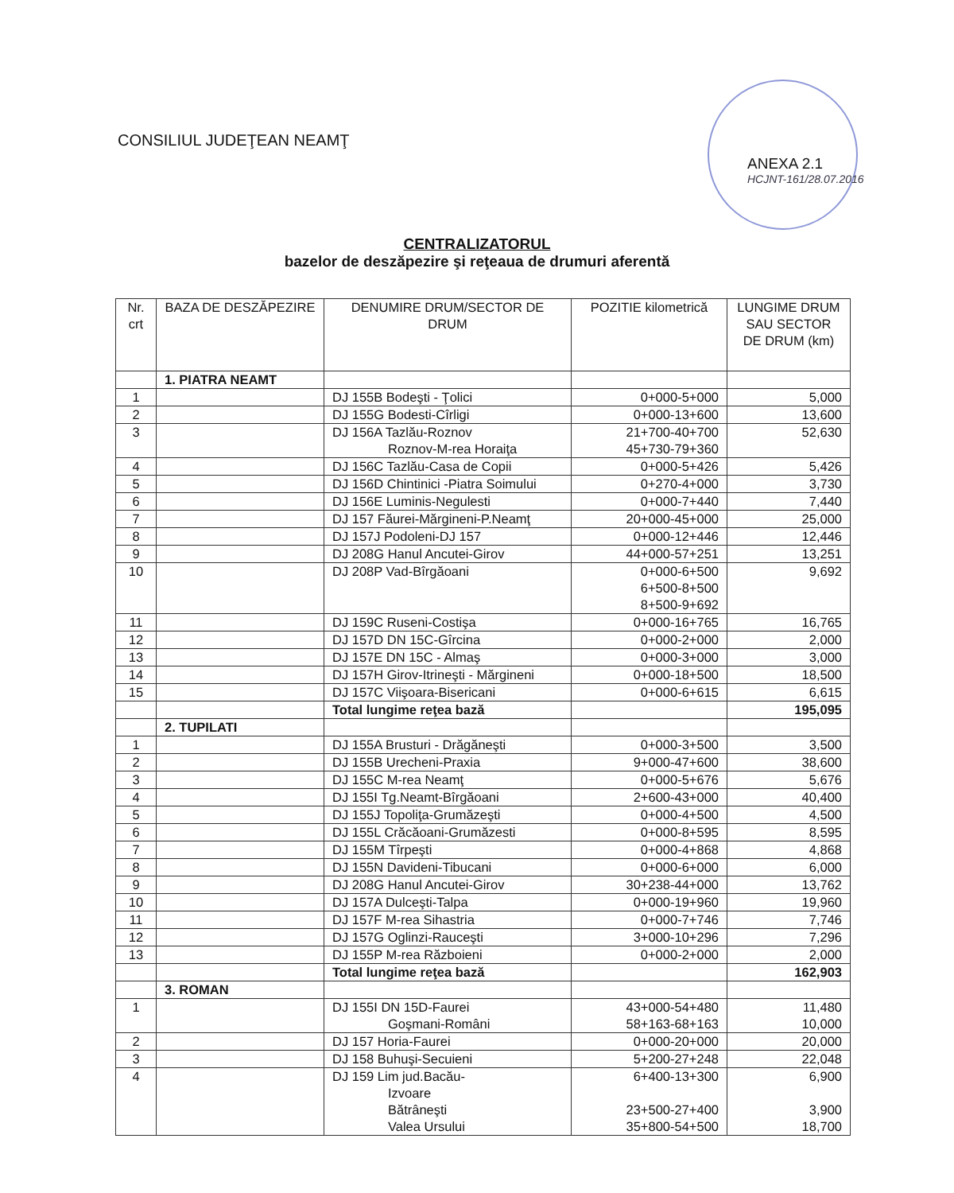CONSILIUL JUDEŢEAN NEAMŢ
ANEXA 2.1
HCJNT-161/28.07.2016
CENTRALIZATORUL
bazelor de deszăpezire şi reţeaua de drumuri aferentă
| Nr. crt | BAZA DE DESZĂPEZIRE | DENUMIRE DRUM/SECTOR DE DRUM | POZITIE kilometrică | LUNGIME DRUM SAU SECTOR DE DRUM (km) |
| --- | --- | --- | --- | --- |
| | 1. PIATRA NEAMT | | | |
| 1 | | DJ 155B Bodeşti - Ţolici | 0+000-5+000 | 5,000 |
| 2 | | DJ 155G Bodesti-Cîrligi | 0+000-13+600 | 13,600 |
| 3 | | DJ 156A Tazlău-Roznov Roznov-M-rea Horaiţa | 21+700-40+700 45+730-79+360 | 52,630 |
| 4 | | DJ 156C Tazlău-Casa de Copii | 0+000-5+426 | 5,426 |
| 5 | | DJ 156D Chintinici -Piatra Soimului | 0+270-4+000 | 3,730 |
| 6 | | DJ 156E Luminis-Negulesti | 0+000-7+440 | 7,440 |
| 7 | | DJ 157 Făurei-Mărgineni-P.Neamţ | 20+000-45+000 | 25,000 |
| 8 | | DJ 157J Podoleni-DJ 157 | 0+000-12+446 | 12,446 |
| 9 | | DJ 208G Hanul Ancutei-Girov | 44+000-57+251 | 13,251 |
| 10 | | DJ 208P Vad-Bîrgăoani | 0+000-6+500 6+500-8+500 8+500-9+692 | 9,692 |
| 11 | | DJ 159C Ruseni-Costişa | 0+000-16+765 | 16,765 |
| 12 | | DJ 157D DN 15C-Gîrcina | 0+000-2+000 | 2,000 |
| 13 | | DJ 157E DN 15C - Almaş | 0+000-3+000 | 3,000 |
| 14 | | DJ 157H Girov-Itrineşti - Mărgineni | 0+000-18+500 | 18,500 |
| 15 | | DJ 157C Viişoara-Bisericani | 0+000-6+615 | 6,615 |
| | | Total lungime reţea bază | | 195,095 |
| | 2. TUPILATI | | | |
| 1 | | DJ 155A Brusturi - Drăgăneşti | 0+000-3+500 | 3,500 |
| 2 | | DJ 155B Urecheni-Praxia | 9+000-47+600 | 38,600 |
| 3 | | DJ 155C M-rea Neamţ | 0+000-5+676 | 5,676 |
| 4 | | DJ 155I Tg.Neamt-Bîrgăoani | 2+600-43+000 | 40,400 |
| 5 | | DJ 155J Topoliţa-Grumăzeşti | 0+000-4+500 | 4,500 |
| 6 | | DJ 155L Crăcăoani-Grumăzesti | 0+000-8+595 | 8,595 |
| 7 | | DJ 155M Tîrpeşti | 0+000-4+868 | 4,868 |
| 8 | | DJ 155N Davideni-Tibucani | 0+000-6+000 | 6,000 |
| 9 | | DJ 208G Hanul Ancutei-Girov | 30+238-44+000 | 13,762 |
| 10 | | DJ 157A Dulceşti-Talpa | 0+000-19+960 | 19,960 |
| 11 | | DJ 157F M-rea Sihastria | 0+000-7+746 | 7,746 |
| 12 | | DJ 157G Oglinzi-Rauceşti | 3+000-10+296 | 7,296 |
| 13 | | DJ 155P M-rea Războieni | 0+000-2+000 | 2,000 |
| | | Total lungime reţea bază | | 162,903 |
| | 3. ROMAN | | | |
| 1 | | DJ 155I DN 15D-Faurei Goşmani-Români | 43+000-54+480 58+163-68+163 | 11,480 10,000 |
| 2 | | DJ 157 Horia-Faurei | 0+000-20+000 | 20,000 |
| 3 | | DJ 158 Buhuşi-Secuieni | 5+200-27+248 | 22,048 |
| 4 | | DJ 159 Lim jud.Bacău- Izvoare Bătrâneşti Valea Ursului | 6+400-13+300 23+500-27+400 35+800-54+500 | 6,900 3,900 18,700 |